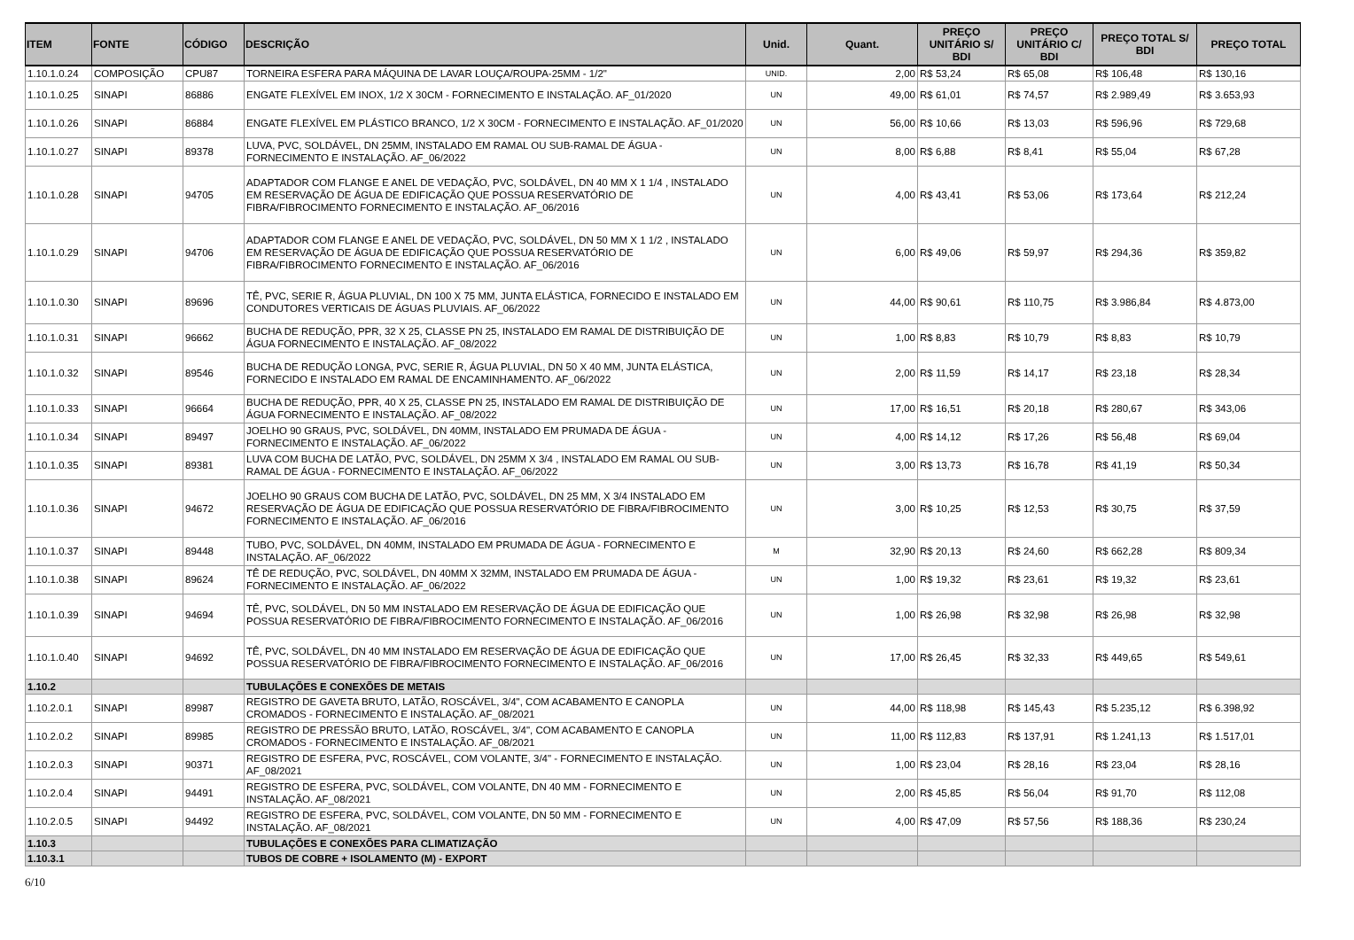| ITEM | FONTE | CÓDIGO | DESCRIÇÃO | Unid. | Quant. | PREÇO UNITÁRIO S/ BDI | PREÇO UNITÁRIO C/ BDI | PREÇO TOTAL S/ BDI | PREÇO TOTAL |
| --- | --- | --- | --- | --- | --- | --- | --- | --- | --- |
| 1.10.1.0.24 | COMPOSIÇÃO | CPU87 | TORNEIRA ESFERA PARA MÁQUINA DE LAVAR LOUÇA/ROUPA-25MM - 1/2" | UNID. | 2,00 | R$ 53,24 | R$ 65,08 | R$ 106,48 | R$ 130,16 |
| 1.10.1.0.25 | SINAPI | 86886 | ENGATE FLEXÍVEL EM INOX, 1/2 X 30CM - FORNECIMENTO E INSTALAÇÃO. AF_01/2020 | UN | 49,00 | R$ 61,01 | R$ 74,57 | R$ 2.989,49 | R$ 3.653,93 |
| 1.10.1.0.26 | SINAPI | 86884 | ENGATE FLEXÍVEL EM PLÁSTICO BRANCO, 1/2 X 30CM - FORNECIMENTO E INSTALAÇÃO. AF_01/2020 | UN | 56,00 | R$ 10,66 | R$ 13,03 | R$ 596,96 | R$ 729,68 |
| 1.10.1.0.27 | SINAPI | 89378 | LUVA, PVC, SOLDÁVEL, DN 25MM, INSTALADO EM RAMAL OU SUB-RAMAL DE ÁGUA - FORNECIMENTO E INSTALAÇÃO. AF_06/2022 | UN | 8,00 | R$ 6,88 | R$ 8,41 | R$ 55,04 | R$ 67,28 |
| 1.10.1.0.28 | SINAPI | 94705 | ADAPTADOR COM FLANGE E ANEL DE VEDAÇÃO, PVC, SOLDÁVEL, DN 40 MM X 1 1/4 , INSTALADO EM RESERVAÇÃO DE ÁGUA DE EDIFICAÇÃO QUE POSSUA RESERVATÓRIO DE FIBRA/FIBROCIMENTO FORNECIMENTO E INSTALAÇÃO. AF_06/2016 | UN | 4,00 | R$ 43,41 | R$ 53,06 | R$ 173,64 | R$ 212,24 |
| 1.10.1.0.29 | SINAPI | 94706 | ADAPTADOR COM FLANGE E ANEL DE VEDAÇÃO, PVC, SOLDÁVEL, DN 50 MM X 1 1/2 , INSTALADO EM RESERVAÇÃO DE ÁGUA DE EDIFICAÇÃO QUE POSSUA RESERVATÓRIO DE FIBRA/FIBROCIMENTO FORNECIMENTO E INSTALAÇÃO. AF_06/2016 | UN | 6,00 | R$ 49,06 | R$ 59,97 | R$ 294,36 | R$ 359,82 |
| 1.10.1.0.30 | SINAPI | 89696 | TÊ, PVC, SERIE R, ÁGUA PLUVIAL, DN 100 X 75 MM, JUNTA ELÁSTICA, FORNECIDO E INSTALADO EM CONDUTORES VERTICAIS DE ÁGUAS PLUVIAIS. AF_06/2022 | UN | 44,00 | R$ 90,61 | R$ 110,75 | R$ 3.986,84 | R$ 4.873,00 |
| 1.10.1.0.31 | SINAPI | 96662 | BUCHA DE REDUÇÃO, PPR, 32 X 25, CLASSE PN 25, INSTALADO EM RAMAL DE DISTRIBUIÇÃO DE ÁGUA FORNECIMENTO E INSTALAÇÃO. AF_08/2022 | UN | 1,00 | R$ 8,83 | R$ 10,79 | R$ 8,83 | R$ 10,79 |
| 1.10.1.0.32 | SINAPI | 89546 | BUCHA DE REDUÇÃO LONGA, PVC, SERIE R, ÁGUA PLUVIAL, DN 50 X 40 MM, JUNTA ELÁSTICA, FORNECIDO E INSTALADO EM RAMAL DE ENCAMINHAMENTO. AF_06/2022 | UN | 2,00 | R$ 11,59 | R$ 14,17 | R$ 23,18 | R$ 28,34 |
| 1.10.1.0.33 | SINAPI | 96664 | BUCHA DE REDUÇÃO, PPR, 40 X 25, CLASSE PN 25, INSTALADO EM RAMAL DE DISTRIBUIÇÃO DE ÁGUA FORNECIMENTO E INSTALAÇÃO. AF_08/2022 | UN | 17,00 | R$ 16,51 | R$ 20,18 | R$ 280,67 | R$ 343,06 |
| 1.10.1.0.34 | SINAPI | 89497 | JOELHO 90 GRAUS, PVC, SOLDÁVEL, DN 40MM, INSTALADO EM PRUMADA DE ÁGUA - FORNECIMENTO E INSTALAÇÃO. AF_06/2022 | UN | 4,00 | R$ 14,12 | R$ 17,26 | R$ 56,48 | R$ 69,04 |
| 1.10.1.0.35 | SINAPI | 89381 | LUVA COM BUCHA DE LATÃO, PVC, SOLDÁVEL, DN 25MM X 3/4 , INSTALADO EM RAMAL OU SUB-RAMAL DE ÁGUA - FORNECIMENTO E INSTALAÇÃO. AF_06/2022 | UN | 3,00 | R$ 13,73 | R$ 16,78 | R$ 41,19 | R$ 50,34 |
| 1.10.1.0.36 | SINAPI | 94672 | JOELHO 90 GRAUS COM BUCHA DE LATÃO, PVC, SOLDÁVEL, DN 25 MM, X 3/4 INSTALADO EM RESERVAÇÃO DE ÁGUA DE EDIFICAÇÃO QUE POSSUA RESERVATÓRIO DE FIBRA/FIBROCIMENTO FORNECIMENTO E INSTALAÇÃO. AF_06/2016 | UN | 3,00 | R$ 10,25 | R$ 12,53 | R$ 30,75 | R$ 37,59 |
| 1.10.1.0.37 | SINAPI | 89448 | TUBO, PVC, SOLDÁVEL, DN 40MM, INSTALADO EM PRUMADA DE ÁGUA - FORNECIMENTO E INSTALAÇÃO. AF_06/2022 | M | 32,90 | R$ 20,13 | R$ 24,60 | R$ 662,28 | R$ 809,34 |
| 1.10.1.0.38 | SINAPI | 89624 | TÊ DE REDUÇÃO, PVC, SOLDÁVEL, DN 40MM X 32MM, INSTALADO EM PRUMADA DE ÁGUA - FORNECIMENTO E INSTALAÇÃO. AF_06/2022 | UN | 1,00 | R$ 19,32 | R$ 23,61 | R$ 19,32 | R$ 23,61 |
| 1.10.1.0.39 | SINAPI | 94694 | TÊ, PVC, SOLDÁVEL, DN 50 MM INSTALADO EM RESERVAÇÃO DE ÁGUA DE EDIFICAÇÃO QUE POSSUA RESERVATÓRIO DE FIBRA/FIBROCIMENTO FORNECIMENTO E INSTALAÇÃO. AF_06/2016 | UN | 1,00 | R$ 26,98 | R$ 32,98 | R$ 26,98 | R$ 32,98 |
| 1.10.1.0.40 | SINAPI | 94692 | TÊ, PVC, SOLDÁVEL, DN 40 MM INSTALADO EM RESERVAÇÃO DE ÁGUA DE EDIFICAÇÃO QUE POSSUA RESERVATÓRIO DE FIBRA/FIBROCIMENTO FORNECIMENTO E INSTALAÇÃO. AF_06/2016 | UN | 17,00 | R$ 26,45 | R$ 32,33 | R$ 449,65 | R$ 549,61 |
| 1.10.2 | | | TUBULAÇÕES E CONEXÕES DE METAIS | | | | | | |
| 1.10.2.0.1 | SINAPI | 89987 | REGISTRO DE GAVETA BRUTO, LATÃO, ROSCÁVEL, 3/4", COM ACABAMENTO E CANOPLA CROMADOS - FORNECIMENTO E INSTALAÇÃO. AF_08/2021 | UN | 44,00 | R$ 118,98 | R$ 145,43 | R$ 5.235,12 | R$ 6.398,92 |
| 1.10.2.0.2 | SINAPI | 89985 | REGISTRO DE PRESSÃO BRUTO, LATÃO, ROSCÁVEL, 3/4", COM ACABAMENTO E CANOPLA CROMADOS - FORNECIMENTO E INSTALAÇÃO. AF_08/2021 | UN | 11,00 | R$ 112,83 | R$ 137,91 | R$ 1.241,13 | R$ 1.517,01 |
| 1.10.2.0.3 | SINAPI | 90371 | REGISTRO DE ESFERA, PVC, ROSCÁVEL, COM VOLANTE, 3/4" - FORNECIMENTO E INSTALAÇÃO. AF_08/2021 | UN | 1,00 | R$ 23,04 | R$ 28,16 | R$ 23,04 | R$ 28,16 |
| 1.10.2.0.4 | SINAPI | 94491 | REGISTRO DE ESFERA, PVC, SOLDÁVEL, COM VOLANTE, DN 40 MM - FORNECIMENTO E INSTALAÇÃO. AF_08/2021 | UN | 2,00 | R$ 45,85 | R$ 56,04 | R$ 91,70 | R$ 112,08 |
| 1.10.2.0.5 | SINAPI | 94492 | REGISTRO DE ESFERA, PVC, SOLDÁVEL, COM VOLANTE, DN 50 MM - FORNECIMENTO E INSTALAÇÃO. AF_08/2021 | UN | 4,00 | R$ 47,09 | R$ 57,56 | R$ 188,36 | R$ 230,24 |
| 1.10.3 | | | TUBULAÇÕES E CONEXÕES PARA CLIMATIZAÇÃO | | | | | | |
| 1.10.3.1 | | | TUBOS DE COBRE + ISOLAMENTO (M) - EXPORT | | | | | | |
6/10